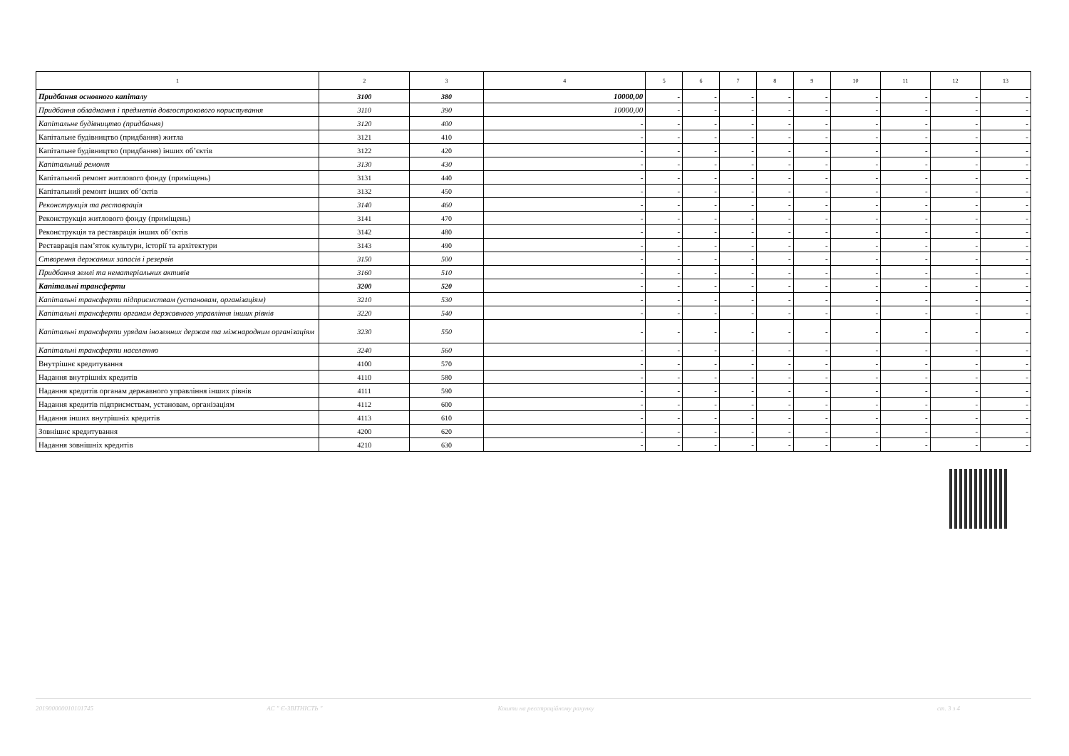| 1 | 2 | 3 | 4 | 5 | 6 | 7 | 8 | 9 | 10 | 11 | 12 | 13 |
| --- | --- | --- | --- | --- | --- | --- | --- | --- | --- | --- | --- | --- |
| Придбання основного капіталу | 3100 | 380 | 10000,00 | - | - | - | - | - | - | - | - | - |
| Придбання обладнання і предметів довгострокового користування | 3110 | 390 | 10000,00 | - | - | - | - | - | - | - | - | - |
| Капітальне будівництво (придбання) | 3120 | 400 | - | - | - | - | - | - | - | - | - | - |
| Капітальне будівництво (придбання) житла | 3121 | 410 | - | - | - | - | - | - | - | - | - | - |
| Капітальне будівництво (придбання) інших об’єктів | 3122 | 420 | - | - | - | - | - | - | - | - | - | - |
| Капітальний ремонт | 3130 | 430 | - | - | - | - | - | - | - | - | - | - |
| Капітальний ремонт житлового фонду (приміщень) | 3131 | 440 | - | - | - | - | - | - | - | - | - | - |
| Капітальний ремонт інших об’єктів | 3132 | 450 | - | - | - | - | - | - | - | - | - | - |
| Реконструкція та реставрація | 3140 | 460 | - | - | - | - | - | - | - | - | - | - |
| Реконструкція житлового фонду (приміщень) | 3141 | 470 | - | - | - | - | - | - | - | - | - | - |
| Реконструкція та реставрація інших об’єктів | 3142 | 480 | - | - | - | - | - | - | - | - | - | - |
| Реставрація пам’яток культури, історії та архітектури | 3143 | 490 | - | - | - | - | - | - | - | - | - | - |
| Створення державних запасів і резервів | 3150 | 500 | - | - | - | - | - | - | - | - | - | - |
| Придбання землі та нематеріальних активів | 3160 | 510 | - | - | - | - | - | - | - | - | - | - |
| Капітальні трансферти | 3200 | 520 | - | - | - | - | - | - | - | - | - | - |
| Капітальні трансферти підприємствам (установам, організаціям) | 3210 | 530 | - | - | - | - | - | - | - | - | - | - |
| Капітальні трансферти органам державного управління інших рівнів | 3220 | 540 | - | - | - | - | - | - | - | - | - | - |
| Капітальні трансферти урядам іноземних держав та міжнародним організаціям | 3230 | 550 | - | - | - | - | - | - | - | - | - | - |
| Капітальні трансферти населенню | 3240 | 560 | - | - | - | - | - | - | - | - | - | - |
| Внутрішнє кредитування | 4100 | 570 | - | - | - | - | - | - | - | - | - | - |
| Надання внутрішніх кредитів | 4110 | 580 | - | - | - | - | - | - | - | - | - | - |
| Надання кредитів органам державного управління інших рівнів | 4111 | 590 | - | - | - | - | - | - | - | - | - | - |
| Надання кредитів підприємствам, установам, організаціям | 4112 | 600 | - | - | - | - | - | - | - | - | - | - |
| Надання інших внутрішніх кредитів | 4113 | 610 | - | - | - | - | - | - | - | - | - | - |
| Зовнішнє кредитування | 4200 | 620 | - | - | - | - | - | - | - | - | - | - |
| Надання зовнішніх кредитів | 4210 | 630 | - | - | - | - | - | - | - | - | - | - |
201900000010101745 АС " Є-ЗВІТНІСТЬ " Кошти на реєстраційному рахунку ст. 3 з 4